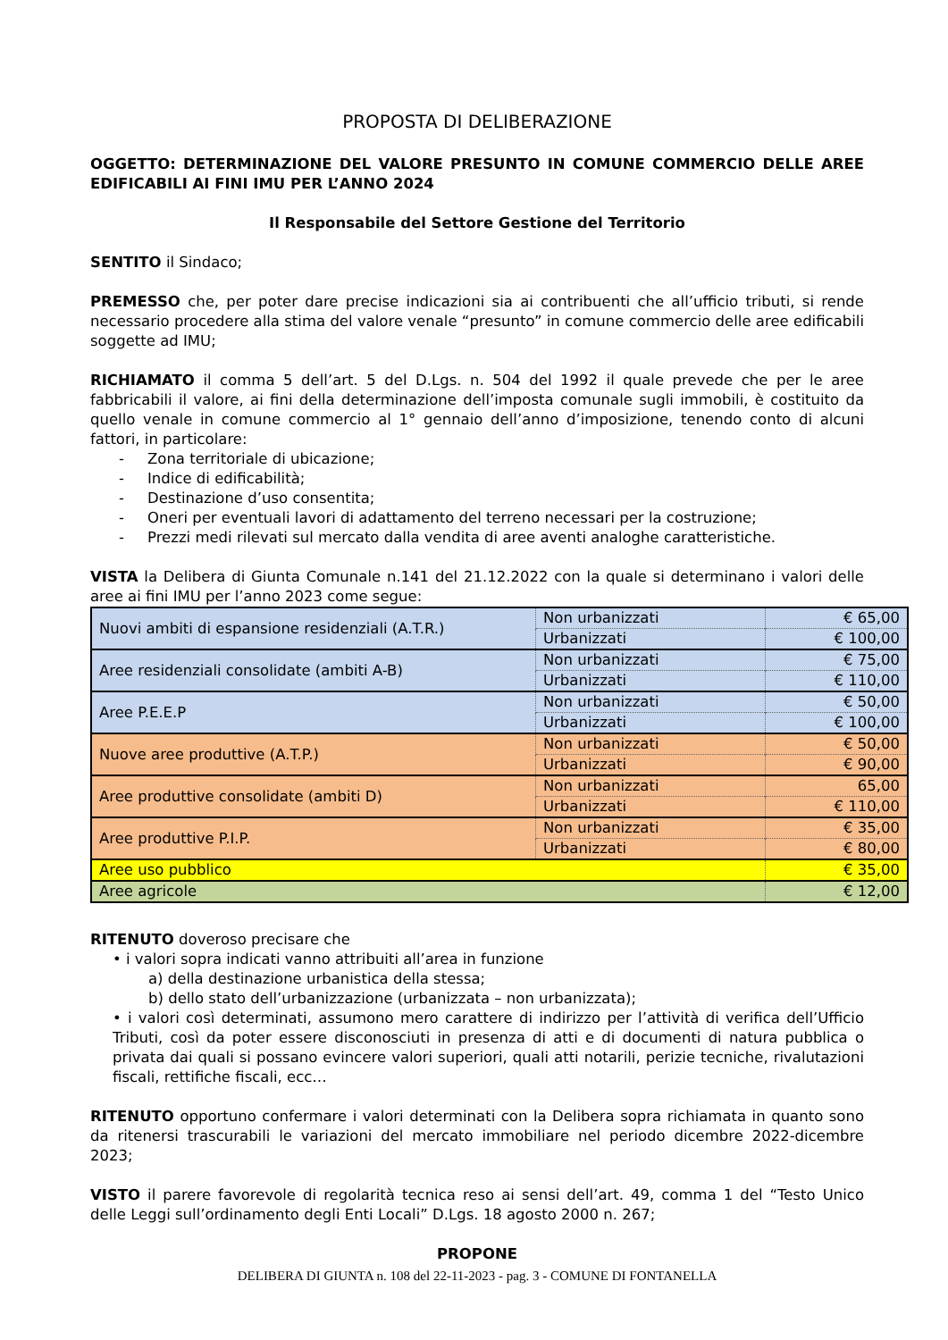PROPOSTA DI DELIBERAZIONE
OGGETTO: DETERMINAZIONE DEL VALORE PRESUNTO IN COMUNE COMMERCIO DELLE AREE EDIFICABILI AI FINI IMU PER L’ANNO 2024
Il Responsabile del Settore Gestione del Territorio
SENTITO il Sindaco;
PREMESSO che, per poter dare precise indicazioni sia ai contribuenti che all’ufficio tributi, si rende necessario procedere alla stima del valore venale “presunto” in comune commercio delle aree edificabili soggette ad IMU;
RICHIAMATO il comma 5 dell’art. 5 del D.Lgs. n. 504 del 1992 il quale prevede che per le aree fabbricabili il valore, ai fini della determinazione dell’imposta comunale sugli immobili, è costituito da quello venale in comune commercio al 1° gennaio dell’anno d’imposizione, tenendo conto di alcuni fattori, in particolare:
- Zona territoriale di ubicazione;
- Indice di edificabilità;
- Destinazione d’uso consentita;
- Oneri per eventuali lavori di adattamento del terreno necessari per la costruzione;
- Prezzi medi rilevati sul mercato dalla vendita di aree aventi analoghe caratteristiche.
VISTA la Delibera di Giunta Comunale n.141 del 21.12.2022 con la quale si determinano i valori delle aree ai fini IMU per l’anno 2023 come segue:
| Nuovi ambiti di espansione residenziali (A.T.R.) | Non urbanizzati | € 65,00 |
| | Urbanizzati | € 100,00 |
| Aree residenziali consolidate (ambiti A-B) | Non urbanizzati | € 75,00 |
| | Urbanizzati | € 110,00 |
| Aree P.E.E.P | Non urbanizzati | € 50,00 |
| | Urbanizzati | € 100,00 |
| Nuove aree produttive (A.T.P.) | Non urbanizzati | € 50,00 |
| | Urbanizzati | € 90,00 |
| Aree produttive consolidate (ambiti D) | Non urbanizzati | 65,00 |
| | Urbanizzati | € 110,00 |
| Aree produttive P.I.P. | Non urbanizzati | € 35,00 |
| | Urbanizzati | € 80,00 |
| Aree uso pubblico | | € 35,00 |
| Aree agricole | | € 12,00 |
RITENUTO doveroso precisare che
• i valori sopra indicati vanno attribuiti all’area in funzione
a) della destinazione urbanistica della stessa;
b) dello stato dell’urbanizzazione (urbanizzata – non urbanizzata);
• i valori così determinati, assumono mero carattere di indirizzo per l’attività di verifica dell’Ufficio Tributi, così da poter essere disconosciuti in presenza di atti e di documenti di natura pubblica o privata dai quali si possano evincere valori superiori, quali atti notarili, perizie tecniche, rivalutazioni fiscali, rettifiche fiscali, ecc…
RITENUTO opportuno confermare i valori determinati con la Delibera sopra richiamata in quanto sono da ritenersi trascurabili le variazioni del mercato immobiliare nel periodo dicembre 2022-dicembre 2023;
VISTO il parere favorevole di regolarità tecnica reso ai sensi dell’art. 49, comma 1 del “Testo Unico delle Leggi sull’ordinamento degli Enti Locali” D.Lgs. 18 agosto 2000 n. 267;
PROPONE
DELIBERA DI GIUNTA n. 108 del 22-11-2023 - pag. 3 - COMUNE DI FONTANELLA